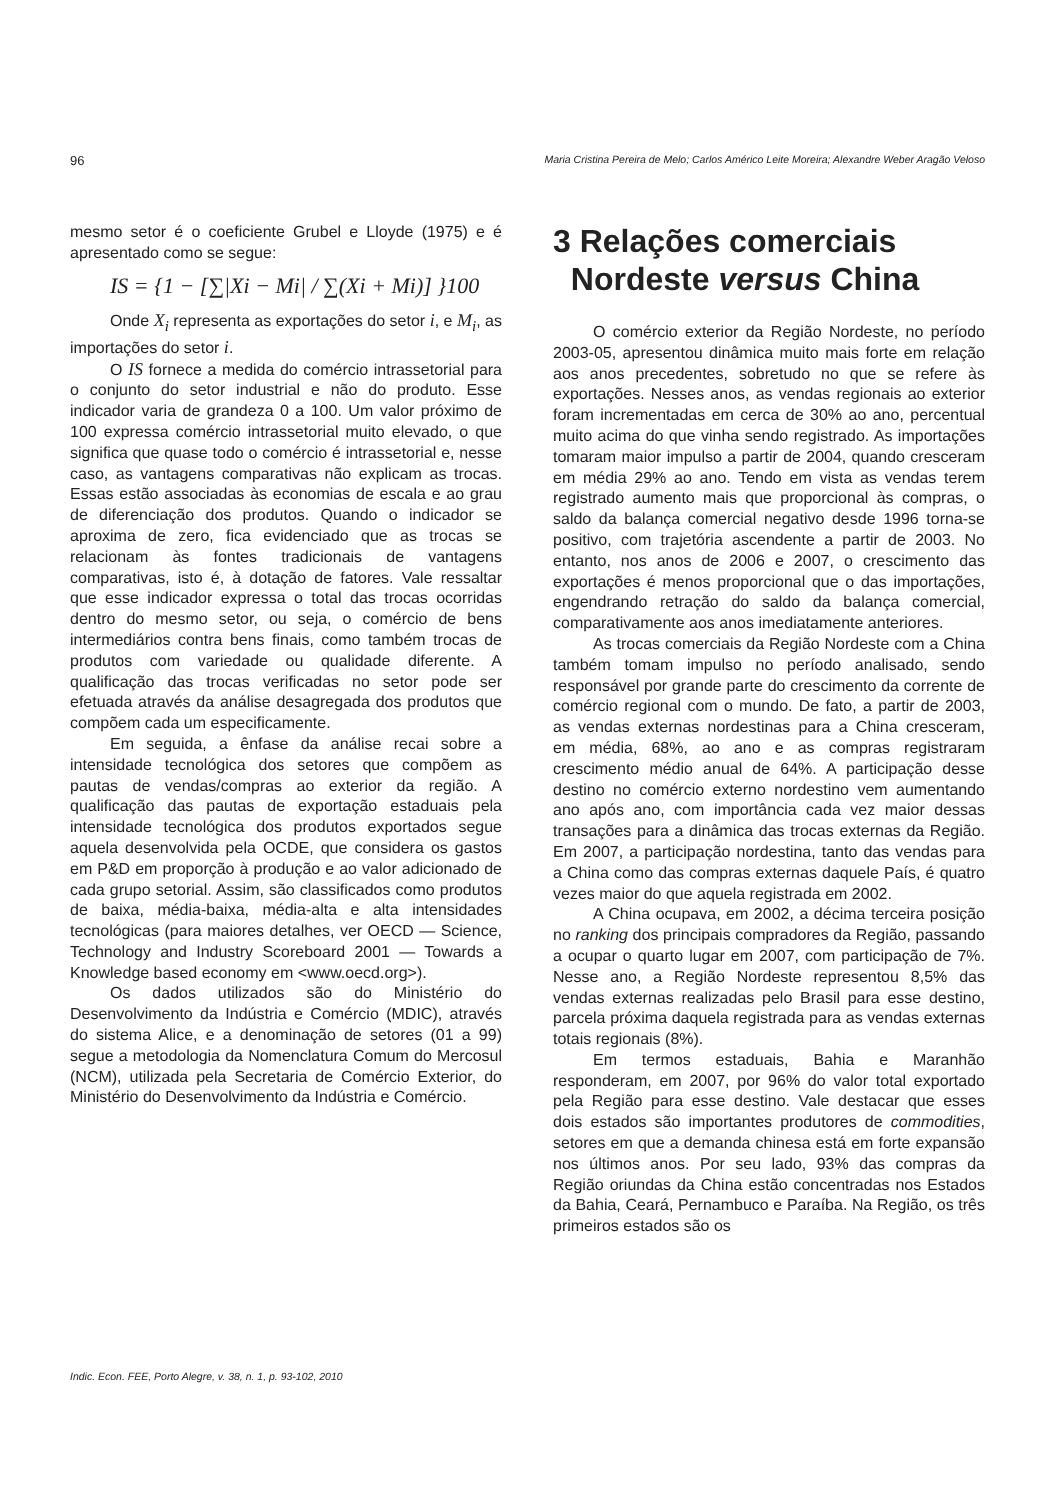96 Maria Cristina Pereira de Melo; Carlos Américo Leite Moreira; Alexandre Weber Aragão Veloso
mesmo setor é o coeficiente Grubel e Lloyde (1975) e é apresentado como se segue:
IS = {1 − [∑|Xi − Mi| / ∑(Xi + Mi)] }100
Onde X<sub>i</sub> representa as exportações do setor i, e M<sub>i</sub>, as importações do setor i.
O IS fornece a medida do comércio intrassetorial para o conjunto do setor industrial e não do produto. Esse indicador varia de grandeza 0 a 100. Um valor próximo de 100 expressa comércio intrassetorial muito elevado, o que significa que quase todo o comércio é intrassetorial e, nesse caso, as vantagens comparativas não explicam as trocas. Essas estão associadas às economias de escala e ao grau de diferenciação dos produtos. Quando o indicador se aproxima de zero, fica evidenciado que as trocas se relacionam às fontes tradicionais de vantagens comparativas, isto é, à dotação de fatores. Vale ressaltar que esse indicador expressa o total das trocas ocorridas dentro do mesmo setor, ou seja, o comércio de bens intermediários contra bens finais, como também trocas de produtos com variedade ou qualidade diferente. A qualificação das trocas verificadas no setor pode ser efetuada através da análise desagregada dos produtos que compõem cada um especificamente.
Em seguida, a ênfase da análise recai sobre a intensidade tecnológica dos setores que compõem as pautas de vendas/compras ao exterior da região. A qualificação das pautas de exportação estaduais pela intensidade tecnológica dos produtos exportados segue aquela desenvolvida pela OCDE, que considera os gastos em P&D em proporção à produção e ao valor adicionado de cada grupo setorial. Assim, são classificados como produtos de baixa, média-baixa, média-alta e alta intensidades tecnológicas (para maiores detalhes, ver OECD — Science, Technology and Industry Scoreboard 2001 — Towards a Knowledge based economy em <www.oecd.org>).
Os dados utilizados são do Ministério do Desenvolvimento da Indústria e Comércio (MDIC), através do sistema Alice, e a denominação de setores (01 a 99) segue a metodologia da Nomenclatura Comum do Mercosul (NCM), utilizada pela Secretaria de Comércio Exterior, do Ministério do Desenvolvimento da Indústria e Comércio.
3 Relações comerciais
Nordeste versus China
O comércio exterior da Região Nordeste, no período 2003-05, apresentou dinâmica muito mais forte em relação aos anos precedentes, sobretudo no que se refere às exportações. Nesses anos, as vendas regionais ao exterior foram incrementadas em cerca de 30% ao ano, percentual muito acima do que vinha sendo registrado. As importações tomaram maior impulso a partir de 2004, quando cresceram em média 29% ao ano. Tendo em vista as vendas terem registrado aumento mais que proporcional às compras, o saldo da balança comercial negativo desde 1996 torna-se positivo, com trajetória ascendente a partir de 2003. No entanto, nos anos de 2006 e 2007, o crescimento das exportações é menos proporcional que o das importações, engendrando retração do saldo da balança comercial, comparativamente aos anos imediatamente anteriores.
As trocas comerciais da Região Nordeste com a China também tomam impulso no período analisado, sendo responsável por grande parte do crescimento da corrente de comércio regional com o mundo. De fato, a partir de 2003, as vendas externas nordestinas para a China cresceram, em média, 68%, ao ano e as compras registraram crescimento médio anual de 64%. A participação desse destino no comércio externo nordestino vem aumentando ano após ano, com importância cada vez maior dessas transações para a dinâmica das trocas externas da Região. Em 2007, a participação nordestina, tanto das vendas para a China como das compras externas daquele País, é quatro vezes maior do que aquela registrada em 2002.
A China ocupava, em 2002, a décima terceira posição no ranking dos principais compradores da Região, passando a ocupar o quarto lugar em 2007, com participação de 7%. Nesse ano, a Região Nordeste representou 8,5% das vendas externas realizadas pelo Brasil para esse destino, parcela próxima daquela registrada para as vendas externas totais regionais (8%).
Em termos estaduais, Bahia e Maranhão responderam, em 2007, por 96% do valor total exportado pela Região para esse destino. Vale destacar que esses dois estados são importantes produtores de commodities, setores em que a demanda chinesa está em forte expansão nos últimos anos. Por seu lado, 93% das compras da Região oriundas da China estão concentradas nos Estados da Bahia, Ceará, Pernambuco e Paraíba. Na Região, os três primeiros estados são os
Indic. Econ. FEE, Porto Alegre, v. 38, n. 1, p. 93-102, 2010